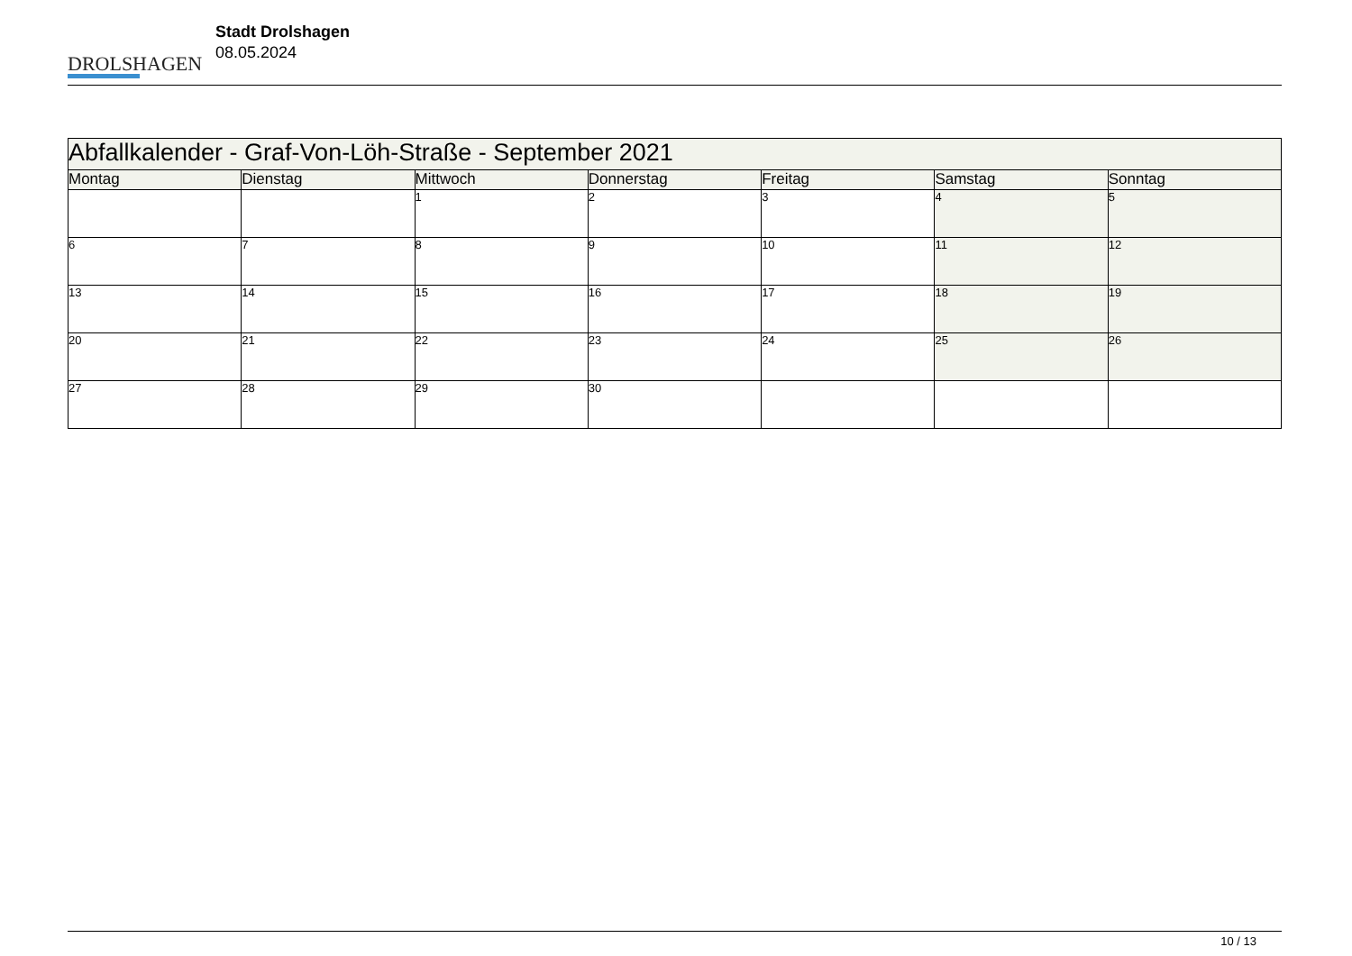DROLSHAGEN
Stadt Drolshagen
08.05.2024
| Abfallkalender - Graf-Von-Löh-Straße - September 2021 | | | | | | |
| Montag | Dienstag | Mittwoch | Donnerstag | Freitag | Samstag | Sonntag |
| | | 1 | 2 | 3 | 4 | 5 |
| 6 | 7 | 8 | 9 | 10 | 11 | 12 |
| 13 | 14 | 15 | 16 | 17 | 18 | 19 |
| 20 | 21 | 22 | 23 | 24 | 25 | 26 |
| 27 | 28 | 29 | 30 | | | |
10 / 13